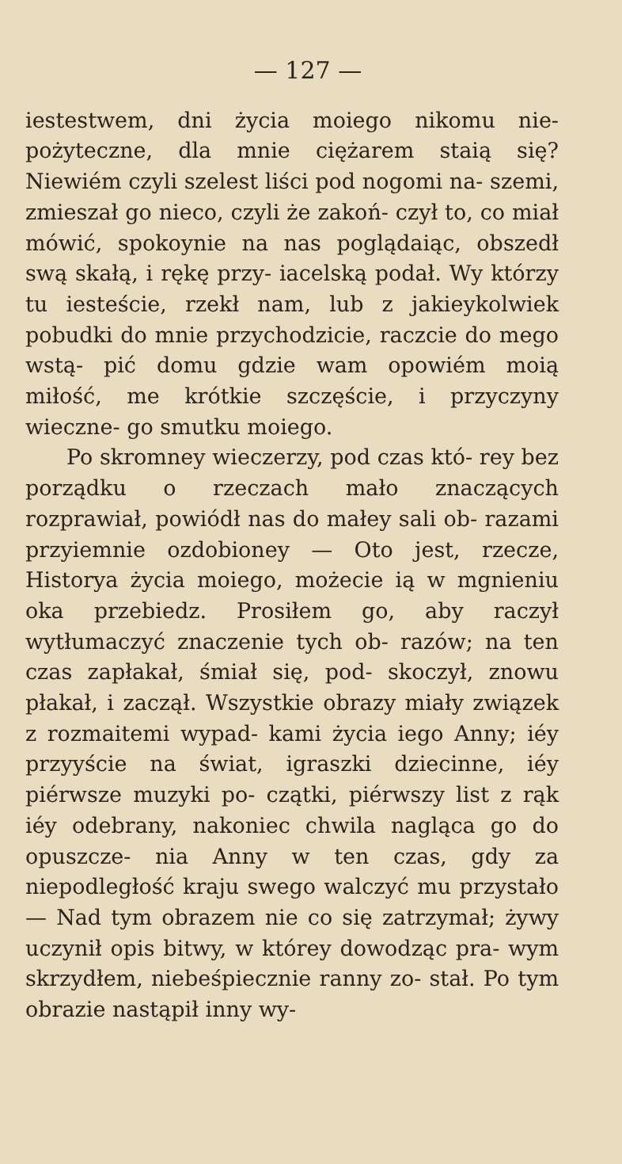— 127 —
iestestwem, dni życia moiego nikomu nie- pożyteczne, dla mnie ciężarem staią się? Niewiém czyli szelest liści pod nogomi na- szemi, zmieszał go nieco, czyli że zakoń- czył to, co miał mówić, spokoynie na nas poglądaiąc, obszedł swą skałą, i rękę przy- iacelską podał. Wy którzy tu iesteście, rzekł nam, lub z jakieykolwiek pobudki do mnie przychodzicie, raczcie do mego wstą- pić domu gdzie wam opowiém moią miłość, me krótkie szczęście, i przyczyny wieczne- go smutku moiego.
Po skromney wieczerzy, pod czas któ- rey bez porządku o rzeczach mało znaczących rozprawiał, powiódł nas do małey sali ob- razami przyiemnie ozdobioney — Oto jest, rzecze, Historya życia moiego, możecie ią w mgnieniu oka przebiedz. Prosiłem go, aby raczył wytłumaczyć znaczenie tych ob- razów; na ten czas zapłakał, śmiał się, pod- skoczył, znowu płakał, i zaczął. Wszystkie obrazy miały związek z rozmaitemi wypad- kami życia iego Anny; iéy przyyście na świat, igraszki dziecinne, iéy piérwsze muzyki po- czątki, piérwszy list z rąk iéy odebrany, nakoniec chwila nagląca go do opuszcze- nia Anny w ten czas, gdy za niepodległość kraju swego walczyć mu przystało — Nad tym obrazem nie co się zatrzymał; żywy uczynił opis bitwy, w którey dowodząc pra- wym skrzydłem, niebeśpiecznie ranny zo- stał. Po tym obrazie nastąpił inny wy-